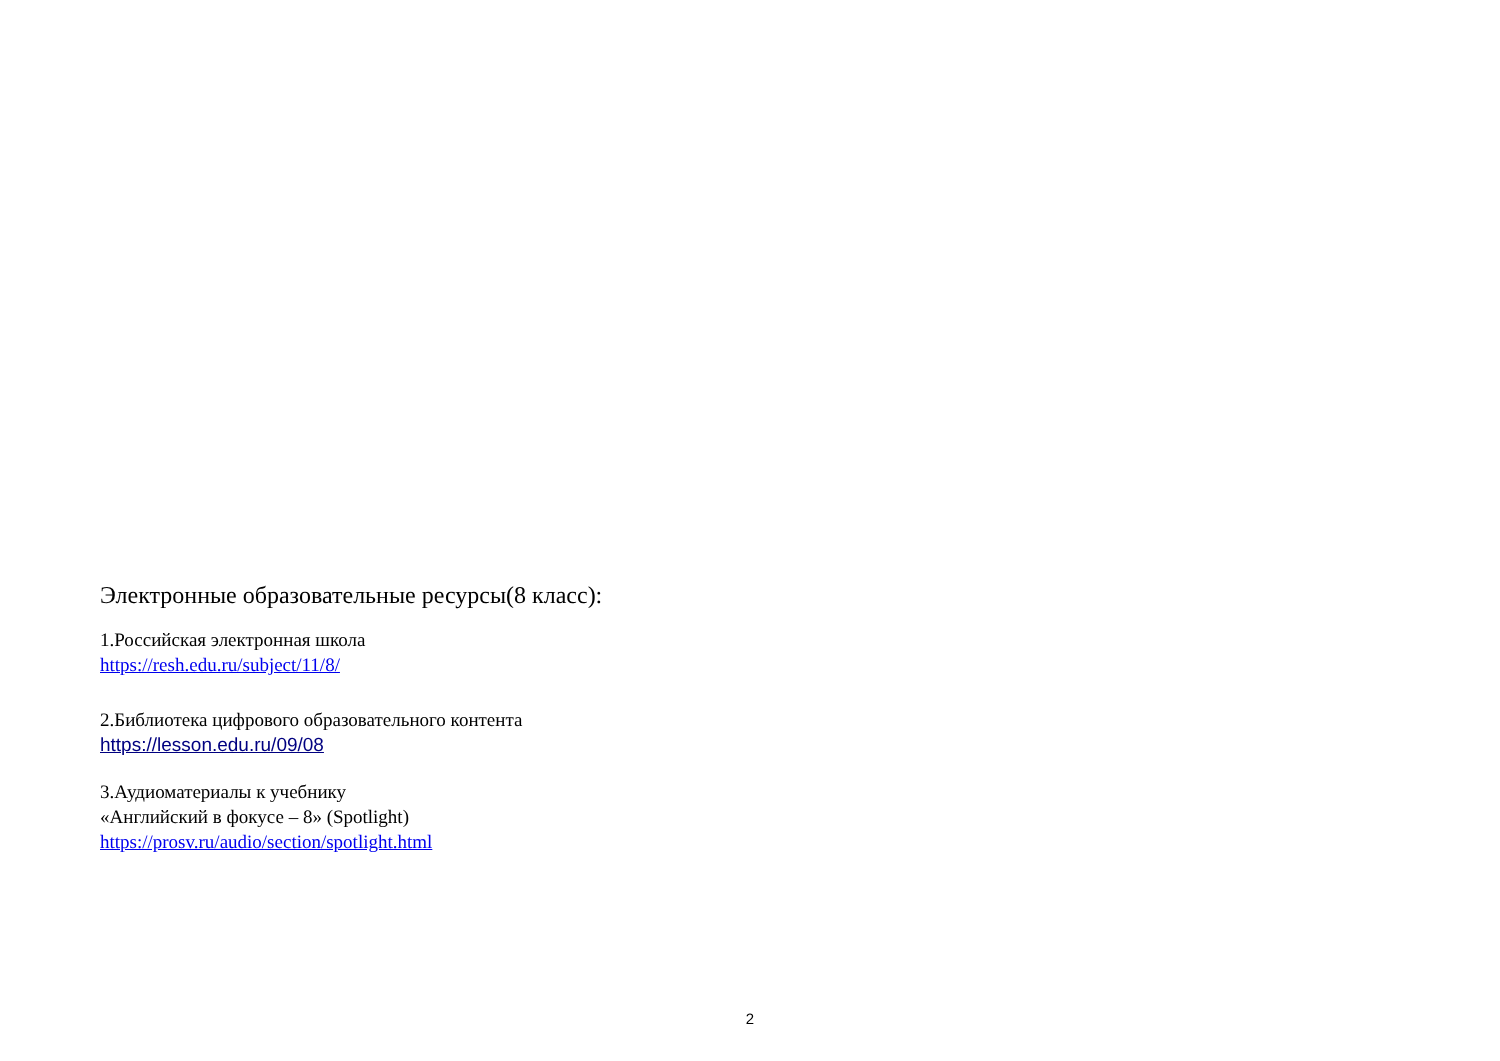Электронные образовательные ресурсы(8 класс):
1.Российская электронная школа
https://resh.edu.ru/subject/11/8/
2.Библиотека цифрового образовательного контента
https://lesson.edu.ru/09/08
3.Аудиоматериалы к учебнику
«Английский в фокусе – 8» (Spotlight)
https://prosv.ru/audio/section/spotlight.html
2